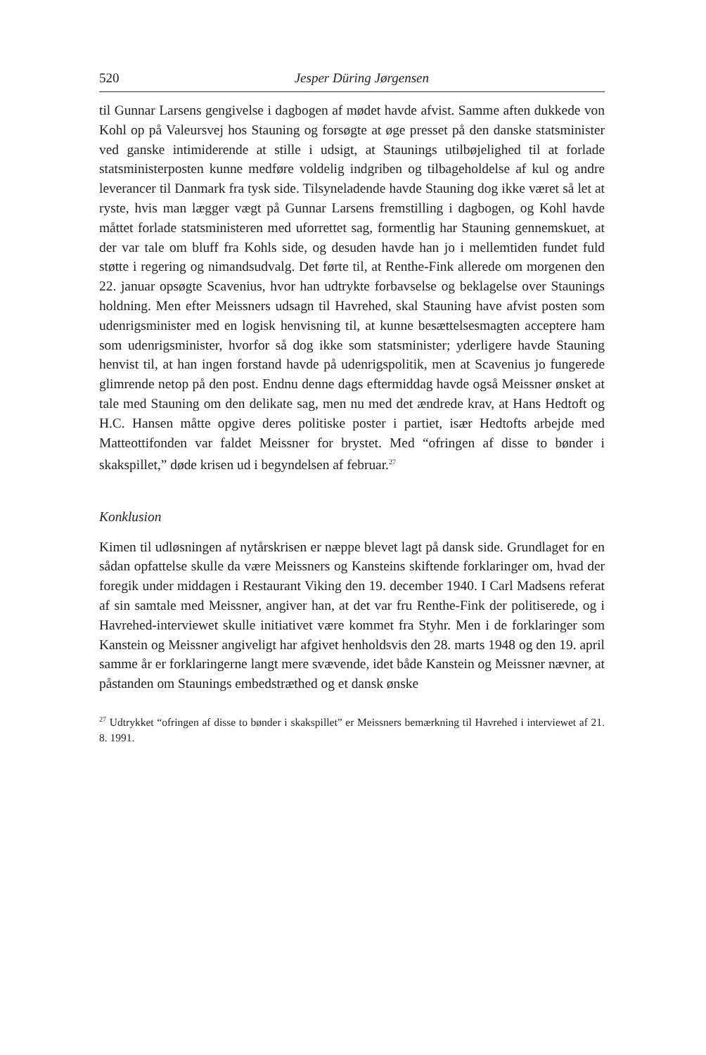520 Jesper Düring Jørgensen
til Gunnar Larsens gengivelse i dagbogen af mødet havde afvist. Samme aften dukkede von Kohl op på Valeursvej hos Stauning og forsøgte at øge presset på den danske statsminister ved ganske intimiderende at stille i udsigt, at Staunings utilbøjelighed til at forlade statsministerposten kunne medføre voldelig indgriben og tilbageholdelse af kul og andre leverancer til Danmark fra tysk side. Tilsyneladende havde Stauning dog ikke været så let at ryste, hvis man lægger vægt på Gunnar Larsens fremstilling i dagbogen, og Kohl havde måttet forlade statsministeren med uforrettet sag, formentlig har Stauning gennemskuet, at der var tale om bluff fra Kohls side, og desuden havde han jo i mellemtiden fundet fuld støtte i regering og nimandsudvalg. Det førte til, at Renthe-Fink allerede om morgenen den 22. januar opsøgte Scavenius, hvor han udtrykte forbavselse og beklagelse over Staunings holdning. Men efter Meissners udsagn til Havrehed, skal Stauning have afvist posten som udenrigsminister med en logisk henvisning til, at kunne besættelsesmagten acceptere ham som udenrigsminister, hvorfor så dog ikke som statsminister; yderligere havde Stauning henvist til, at han ingen forstand havde på udenrigspolitik, men at Scavenius jo fungerede glimrende netop på den post. Endnu denne dags eftermiddag havde også Meissner ønsket at tale med Stauning om den delikate sag, men nu med det ændrede krav, at Hans Hedtoft og H.C. Hansen måtte opgive deres politiske poster i partiet, især Hedtofts arbejde med Matteottifonden var faldet Meissner for brystet. Med “ofringen af disse to bønder i skakspillet,” døde krisen ud i begyndelsen af februar.<sup>27</sup>
Konklusion
Kimen til udløsningen af nytårskrisen er næppe blevet lagt på dansk side. Grundlaget for en sådan opfattelse skulle da være Meissners og Kansteins skiftende forklaringer om, hvad der foregik under middagen i Restaurant Viking den 19. december 1940. I Carl Madsens referat af sin samtale med Meissner, angiver han, at det var fru Renthe-Fink der politiserede, og i Havrehed-interviewet skulle initiativet være kommet fra Styhr. Men i de forklaringer som Kanstein og Meissner angiveligt har afgivet henholdsvis den 28. marts 1948 og den 19. april samme år er forklaringerne langt mere svævende, idet både Kanstein og Meissner nævner, at påstanden om Staunings embedstræthed og et dansk ønske
<sup>27</sup> Udtrykket “ofringen af disse to bønder i skakspillet” er Meissners bemærkning til Havrehed i interviewet af 21. 8. 1991.